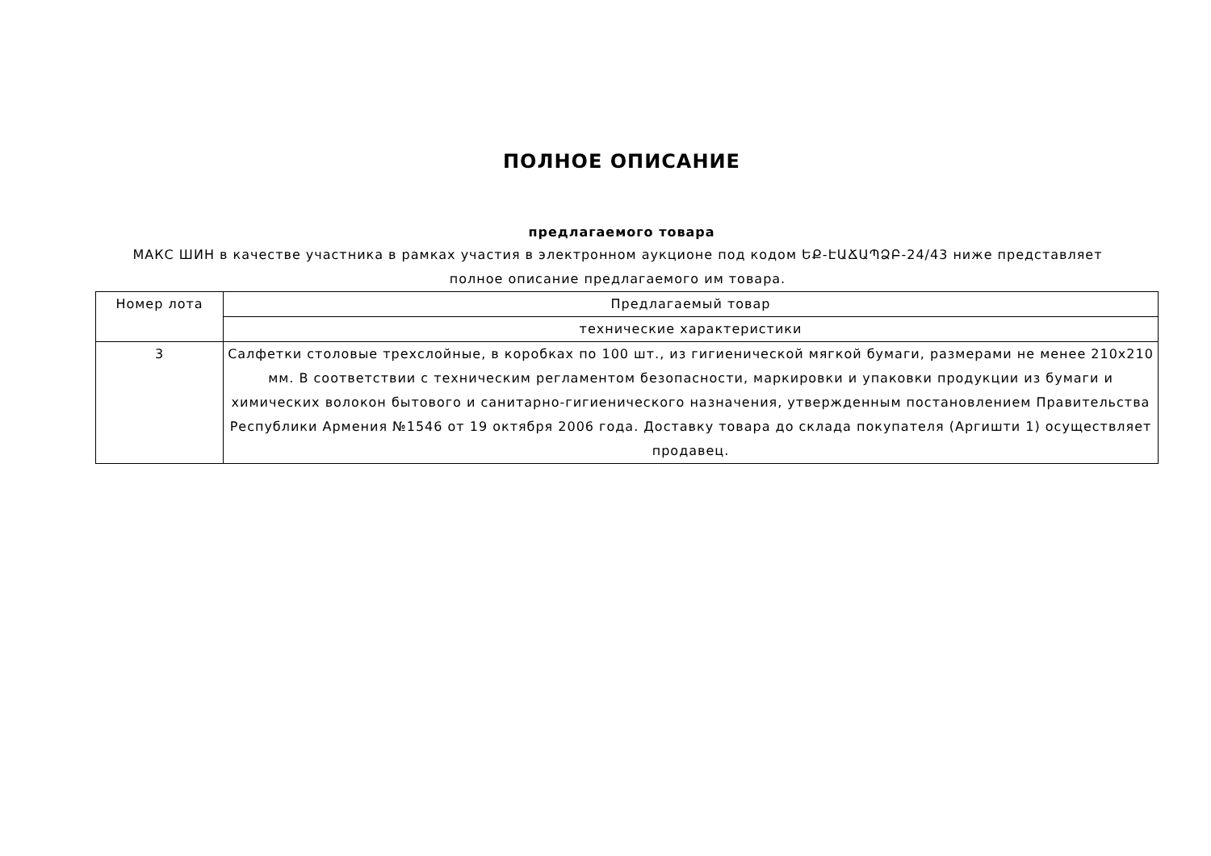ПОЛНОЕ ОПИСАНИЕ
предлагаемого товара
МАКС ШИН в качестве участника в рамках участия в электронном аукционе под кодом ԵՔ-ԷԱՃԱՊՁԲ-24/43 ниже представляет полное описание предлагаемого им товара.
| Номер лота | Предлагаемый товар |
| --- | --- |
| | технические характеристики |
| 3 | Салфетки столовые трехслойные, в коробках по 100 шт., из гигиенической мягкой бумаги, размерами не менее 210x210 мм. В соответствии с техническим регламентом безопасности, маркировки и упаковки продукции из бумаги и химических волокон бытового и санитарно-гигиенического назначения, утвержденным постановлением Правительства Республики Армения №1546 от 19 октября 2006 года. Доставку товара до склада покупателя (Аргишти 1) осуществляет продавец. |